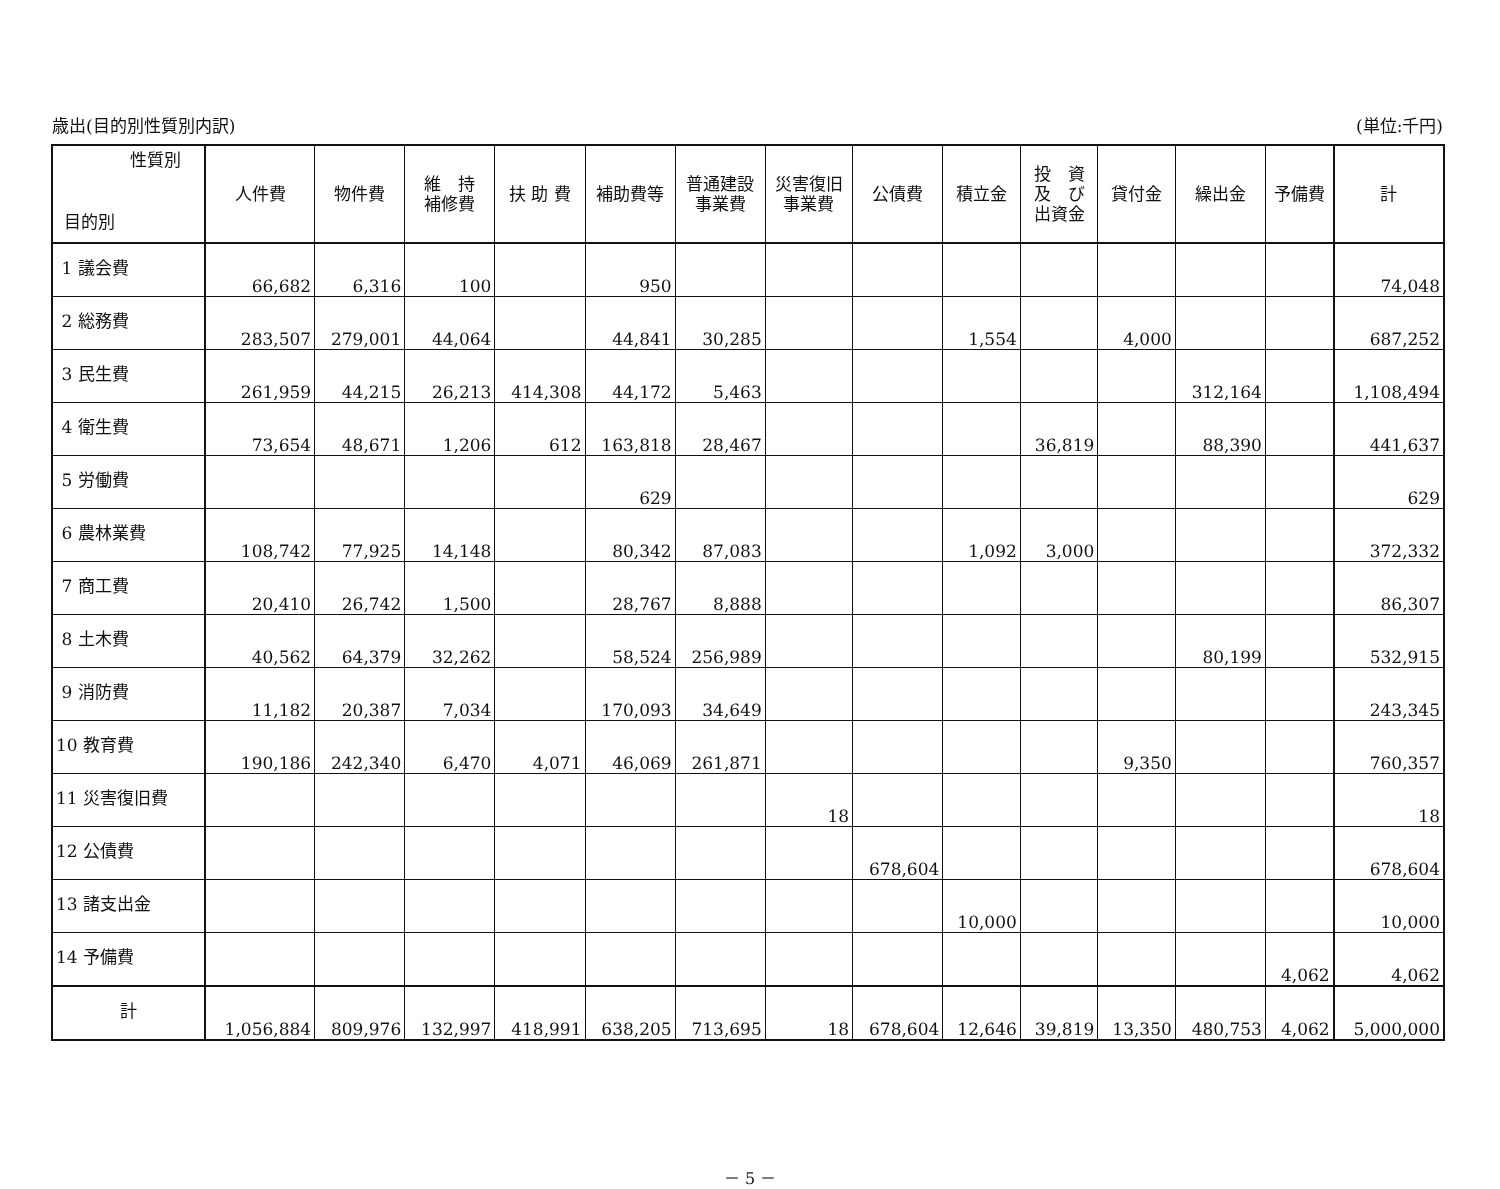歳出(目的別性質別内訳) (単位:千円)
| 性質別 目的別 | 人件費 | 物件費 | 維 持 補修費 | 扶 助 費 | 補助費等 | 普通建設 事業費 | 災害復旧 事業費 | 公債費 | 積立金 | 投 資 及 び 出資金 | 貸付金 | 繰出金 | 予備費 | 計 |
| --- | --- | --- | --- | --- | --- | --- | --- | --- | --- | --- | --- | --- | --- | --- |
| 1 議会費 | 66,682 | 6,316 | 100 | | 950 | | | | | | | | | 74,048 |
| 2 総務費 | 283,507 | 279,001 | 44,064 | | 44,841 | 30,285 | | | 1,554 | | 4,000 | | | 687,252 |
| 3 民生費 | 261,959 | 44,215 | 26,213 | 414,308 | 44,172 | 5,463 | | | | | | 312,164 | | 1,108,494 |
| 4 衛生費 | 73,654 | 48,671 | 1,206 | 612 | 163,818 | 28,467 | | | | 36,819 | | 88,390 | | 441,637 |
| 5 労働費 | | | | | 629 | | | | | | | | | 629 |
| 6 農林業費 | 108,742 | 77,925 | 14,148 | | 80,342 | 87,083 | | | 1,092 | 3,000 | | | | 372,332 |
| 7 商工費 | 20,410 | 26,742 | 1,500 | | 28,767 | 8,888 | | | | | | | | 86,307 |
| 8 土木費 | 40,562 | 64,379 | 32,262 | | 58,524 | 256,989 | | | | | | 80,199 | | 532,915 |
| 9 消防費 | 11,182 | 20,387 | 7,034 | | 170,093 | 34,649 | | | | | | | | 243,345 |
| 10 教育費 | 190,186 | 242,340 | 6,470 | 4,071 | 46,069 | 261,871 | | | | | 9,350 | | | 760,357 |
| 11 災害復旧費 | | | | | | | 18 | | | | | | | 18 |
| 12 公債費 | | | | | | | | 678,604 | | | | | | 678,604 |
| 13 諸支出金 | | | | | | | | | 10,000 | | | | | 10,000 |
| 14 予備費 | | | | | | | | | | | | | 4,062 | 4,062 |
| 計 | 1,056,884 | 809,976 | 132,997 | 418,991 | 638,205 | 713,695 | 18 | 678,604 | 12,646 | 39,819 | 13,350 | 480,753 | 4,062 | 5,000,000 |
－ 5 －